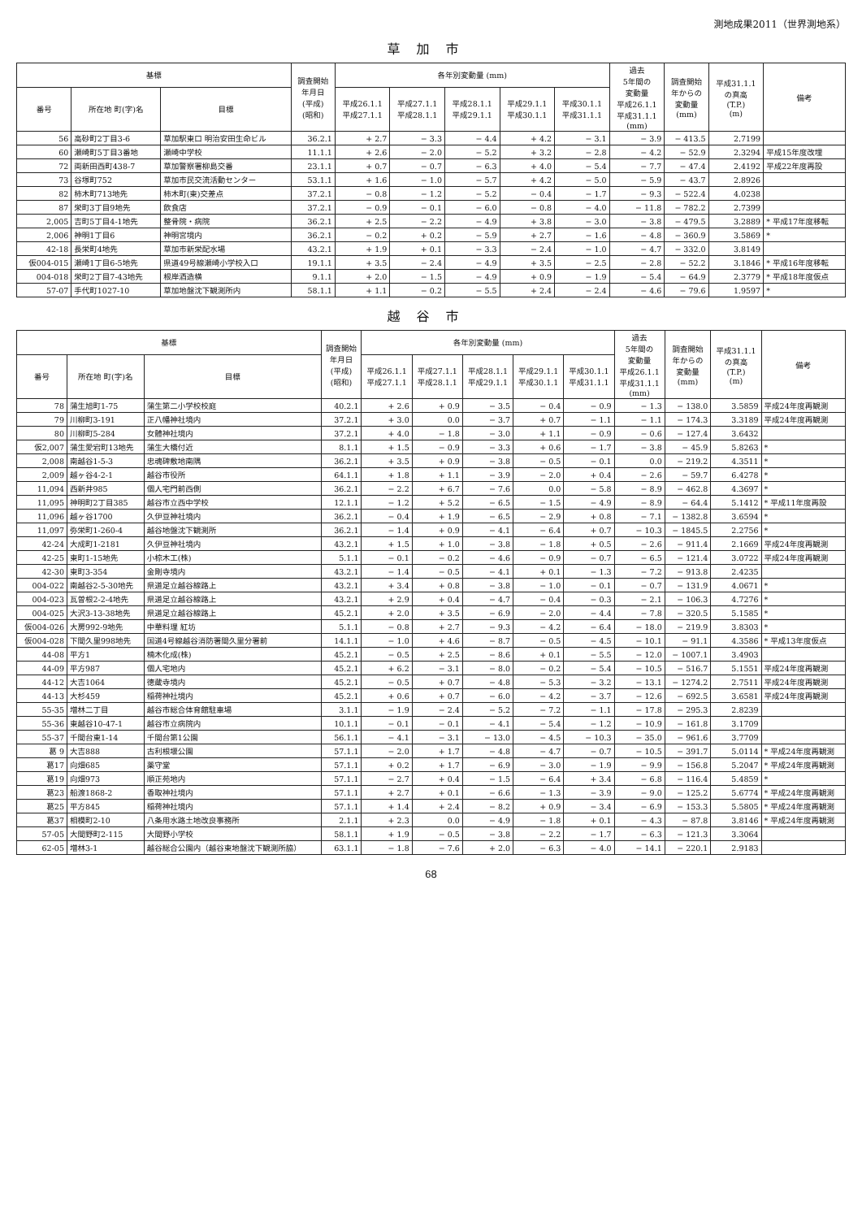測地成果2011（世界測地系）
草加市
| 基標 | | | 調査開始 年月日 (平成) (昭和) | 各年別変動量 (mm) | | | | | 過去 5年間の 変動量 平成26.1.1 平成31.1.1 (mm) | 調査開始 年からの 変動量 (mm) | 平成31.1.1 の真高 (T.P.) (m) | 備考 |
| --- | --- | --- | --- | --- | --- | --- | --- | --- | --- | --- | --- | --- |
| 番号 | 所在地 町(字)名 | 目標 | | 平成26.1.1 平成27.1.1 | 平成27.1.1 平成28.1.1 | 平成28.1.1 平成29.1.1 | 平成29.1.1 平成30.1.1 | 平成30.1.1 平成31.1.1 | | | | |
| 56 | 高砂町2丁目3-6 | 草加駅東口 明治安田生命ビル | 36.2.1 | + 2.7 | − 3.3 | − 4.4 | + 4.2 | − 3.1 | − 3.9 | − 413.5 | 2.7199 | |
| 60 | 瀬崎町5丁目3番地 | 瀬崎中学校 | 11.1.1 | + 2.6 | − 2.0 | − 5.2 | + 3.2 | − 2.8 | − 4.2 | − 52.9 | 2.3294 | 平成15年度改埋 |
| 72 | 両新田西町438-7 | 草加警察署柳島交番 | 23.1.1 | + 0.7 | − 0.7 | − 6.3 | + 4.0 | − 5.4 | − 7.7 | − 47.4 | 2.4192 | 平成22年度再設 |
| 73 | 谷塚町752 | 草加市民交流活動センター | 53.1.1 | + 1.6 | − 1.0 | − 5.7 | + 4.2 | − 5.0 | − 5.9 | − 43.7 | 2.8926 | |
| 82 | 柿木町713地先 | 柿木町(東)交差点 | 37.2.1 | − 0.8 | − 1.2 | − 5.2 | − 0.4 | − 1.7 | − 9.3 | − 522.4 | 4.0238 | |
| 87 | 栄町3丁目9地先 | 飲食店 | 37.2.1 | − 0.9 | − 0.1 | − 6.0 | − 0.8 | − 4.0 | − 11.8 | − 782.2 | 2.7399 | |
| 2,005 | 吉町5丁目4-1地先 | 整骨院・病院 | 36.2.1 | + 2.5 | − 2.2 | − 4.9 | + 3.8 | − 3.0 | − 3.8 | − 479.5 | 3.2889 | * 平成17年度移転 |
| 2,006 | 神明1丁目6 | 神明宮境内 | 36.2.1 | − 0.2 | + 0.2 | − 5.9 | + 2.7 | − 1.6 | − 4.8 | − 360.9 | 3.5869 | * |
| 42-18 | 長栄町4地先 | 草加市新栄配水場 | 43.2.1 | + 1.9 | + 0.1 | − 3.3 | − 2.4 | − 1.0 | − 4.7 | − 332.0 | 3.8149 | |
| 仮004-015 | 瀬崎1丁目6-5地先 | 県道49号線瀬崎小学校入口 | 19.1.1 | + 3.5 | − 2.4 | − 4.9 | + 3.5 | − 2.5 | − 2.8 | − 52.2 | 3.1846 | * 平成16年度移転 |
| 004-018 | 栄町2丁目7-43地先 | 根岸酒造横 | 9.1.1 | + 2.0 | − 1.5 | − 4.9 | + 0.9 | − 1.9 | − 5.4 | − 64.9 | 2.3779 | * 平成18年度仮点 |
| 57-07 | 手代町1027-10 | 草加地盤沈下観測所内 | 58.1.1 | + 1.1 | − 0.2 | − 5.5 | + 2.4 | − 2.4 | − 4.6 | − 79.6 | 1.9597 | * |
越谷市
| 基標 | | | 調査開始 年月日 (平成) (昭和) | 各年別変動量 (mm) | | | | | 過去 5年間の 変動量 平成26.1.1 平成31.1.1 (mm) | 調査開始 年からの 変動量 (mm) | 平成31.1.1 の真高 (T.P.) (m) | 備考 |
| --- | --- | --- | --- | --- | --- | --- | --- | --- | --- | --- | --- | --- |
| 番号 | 所在地 町(字)名 | 目標 | | 平成26.1.1 平成27.1.1 | 平成27.1.1 平成28.1.1 | 平成28.1.1 平成29.1.1 | 平成29.1.1 平成30.1.1 | 平成30.1.1 平成31.1.1 | | | | |
| 78 | 蒲生旭町1-75 | 蒲生第二小学校校庭 | 40.2.1 | + 2.6 | + 0.9 | − 3.5 | − 0.4 | − 0.9 | − 1.3 | − 138.0 | 3.5859 | 平成24年度再観測 |
| 79 | 川柳町3-191 | 正八幡神社境内 | 37.2.1 | + 3.0 | 0.0 | − 3.7 | + 0.7 | − 1.1 | − 1.1 | − 174.3 | 3.3189 | 平成24年度再観測 |
| 80 | 川柳町5-284 | 女體神社境内 | 37.2.1 | + 4.0 | − 1.8 | − 3.0 | + 1.1 | − 0.9 | − 0.6 | − 127.4 | 3.6432 | |
| 仮2,007 | 蒲生愛宕町13地先 | 蒲生大橋付近 | 8.1.1 | + 1.5 | − 0.9 | − 3.3 | + 0.6 | − 1.7 | − 3.8 | − 45.9 | 5.8263 | * |
| 2,008 | 南越谷1-5-3 | 忠魂碑敷地南隅 | 36.2.1 | + 3.5 | + 0.9 | − 3.8 | − 0.5 | − 0.1 | 0.0 | − 219.2 | 4.3511 | * |
| 2,009 | 越ヶ谷4-2-1 | 越谷市役所 | 64.1.1 | + 1.8 | + 1.1 | − 3.9 | − 2.0 | + 0.4 | − 2.6 | − 59.7 | 6.4278 | * |
| 11,094 | 西新井985 | 個人宅門前西側 | 36.2.1 | − 2.2 | + 6.7 | − 7.6 | 0.0 | − 5.8 | − 8.9 | − 462.8 | 4.3697 | * |
| 11,095 | 神明町2丁目385 | 越谷市立西中学校 | 12.1.1 | − 1.2 | + 5.2 | − 6.5 | − 1.5 | − 4.9 | − 8.9 | − 64.4 | 5.1412 | * 平成11年度再設 |
| 11,096 | 越ヶ谷1700 | 久伊豆神社境内 | 36.2.1 | − 0.4 | + 1.9 | − 6.5 | − 2.9 | + 0.8 | − 7.1 | − 1382.8 | 3.6594 | * |
| 11,097 | 弥栄町1-260-4 | 越谷地盤沈下観測所 | 36.2.1 | − 1.4 | + 0.9 | − 4.1 | − 6.4 | + 0.7 | − 10.3 | − 1845.5 | 2.2756 | * |
| 42-24 | 大成町1-2181 | 久伊豆神社境内 | 43.2.1 | + 1.5 | + 1.0 | − 3.8 | − 1.8 | + 0.5 | − 2.6 | − 911.4 | 2.1669 | 平成24年度再観測 |
| 42-25 | 東町1-15地先 | 小椋木工(株) | 5.1.1 | − 0.1 | − 0.2 | − 4.6 | − 0.9 | − 0.7 | − 6.5 | − 121.4 | 3.0722 | 平成24年度再観測 |
| 42-30 | 東町3-354 | 金剛寺境内 | 43.2.1 | − 1.4 | − 0.5 | − 4.1 | + 0.1 | − 1.3 | − 7.2 | − 913.8 | 2.4235 | |
| 004-022 | 南越谷2-5-30地先 | 県道足立越谷線路上 | 43.2.1 | + 3.4 | + 0.8 | − 3.8 | − 1.0 | − 0.1 | − 0.7 | − 131.9 | 4.0671 | * |
| 004-023 | 瓦曽根2-2-4地先 | 県道足立越谷線路上 | 43.2.1 | + 2.9 | + 0.4 | − 4.7 | − 0.4 | − 0.3 | − 2.1 | − 106.3 | 4.7276 | * |
| 004-025 | 大沢3-13-38地先 | 県道足立越谷線路上 | 45.2.1 | + 2.0 | + 3.5 | − 6.9 | − 2.0 | − 4.4 | − 7.8 | − 320.5 | 5.1585 | * |
| 仮004-026 | 大房992-9地先 | 中華料理 紅坊 | 5.1.1 | − 0.8 | + 2.7 | − 9.3 | − 4.2 | − 6.4 | − 18.0 | − 219.9 | 3.8303 | * |
| 仮004-028 | 下間久里998地先 | 国道4号線越谷消防署間久里分署前 | 14.1.1 | − 1.0 | + 4.6 | − 8.7 | − 0.5 | − 4.5 | − 10.1 | − 91.1 | 4.3586 | * 平成13年度仮点 |
| 44-08 | 平方1 | 楠木化成(株) | 45.2.1 | − 0.5 | + 2.5 | − 8.6 | + 0.1 | − 5.5 | − 12.0 | − 1007.1 | 3.4903 | |
| 44-09 | 平方987 | 個人宅地内 | 45.2.1 | + 6.2 | − 3.1 | − 8.0 | − 0.2 | − 5.4 | − 10.5 | − 516.7 | 5.1551 | 平成24年度再観測 |
| 44-12 | 大吉1064 | 徳蔵寺境内 | 45.2.1 | − 0.5 | + 0.7 | − 4.8 | − 5.3 | − 3.2 | − 13.1 | − 1274.2 | 2.7511 | 平成24年度再観測 |
| 44-13 | 大杉459 | 稲荷神社境内 | 45.2.1 | + 0.6 | + 0.7 | − 6.0 | − 4.2 | − 3.7 | − 12.6 | − 692.5 | 3.6581 | 平成24年度再観測 |
| 55-35 | 増林二丁目 | 越谷市総合体育館駐車場 | 3.1.1 | − 1.9 | − 2.4 | − 5.2 | − 7.2 | − 1.1 | − 17.8 | − 295.3 | 2.8239 | |
| 55-36 | 東越谷10-47-1 | 越谷市立病院内 | 10.1.1 | − 0.1 | − 0.1 | − 4.1 | − 5.4 | − 1.2 | − 10.9 | − 161.8 | 3.1709 | |
| 55-37 | 千間台東1-14 | 千間台第1公園 | 56.1.1 | − 4.1 | − 3.1 | − 13.0 | − 4.5 | − 10.3 | − 35.0 | − 961.6 | 3.7709 | |
| 葛 9 | 大吉888 | 古利根堰公園 | 57.1.1 | − 2.0 | + 1.7 | − 4.8 | − 4.7 | − 0.7 | − 10.5 | − 391.7 | 5.0114 | * 平成24年度再観測 |
| 葛17 | 向畑685 | 薬守堂 | 57.1.1 | + 0.2 | + 1.7 | − 6.9 | − 3.0 | − 1.9 | − 9.9 | − 156.8 | 5.2047 | * 平成24年度再観測 |
| 葛19 | 向畑973 | 順正苑地内 | 57.1.1 | − 2.7 | + 0.4 | − 1.5 | − 6.4 | + 3.4 | − 6.8 | − 116.4 | 5.4859 | * |
| 葛23 | 船渡1868-2 | 香取神社境内 | 57.1.1 | + 2.7 | + 0.1 | − 6.6 | − 1.3 | − 3.9 | − 9.0 | − 125.2 | 5.6774 | * 平成24年度再観測 |
| 葛25 | 平方845 | 稲荷神社境内 | 57.1.1 | + 1.4 | + 2.4 | − 8.2 | + 0.9 | − 3.4 | − 6.9 | − 153.3 | 5.5805 | * 平成24年度再観測 |
| 葛37 | 相模町2-10 | 八条用水路土地改良事務所 | 2.1.1 | + 2.3 | 0.0 | − 4.9 | − 1.8 | + 0.1 | − 4.3 | − 87.8 | 3.8146 | * 平成24年度再観測 |
| 57-05 | 大間野町2-115 | 大間野小学校 | 58.1.1 | + 1.9 | − 0.5 | − 3.8 | − 2.2 | − 1.7 | − 6.3 | − 121.3 | 3.3064 | |
| 62-05 | 増林3-1 | 越谷総合公園内（越谷東地盤沈下観測所脇） | 63.1.1 | − 1.8 | − 7.6 | + 2.0 | − 6.3 | − 4.0 | − 14.1 | − 220.1 | 2.9183 | |
68